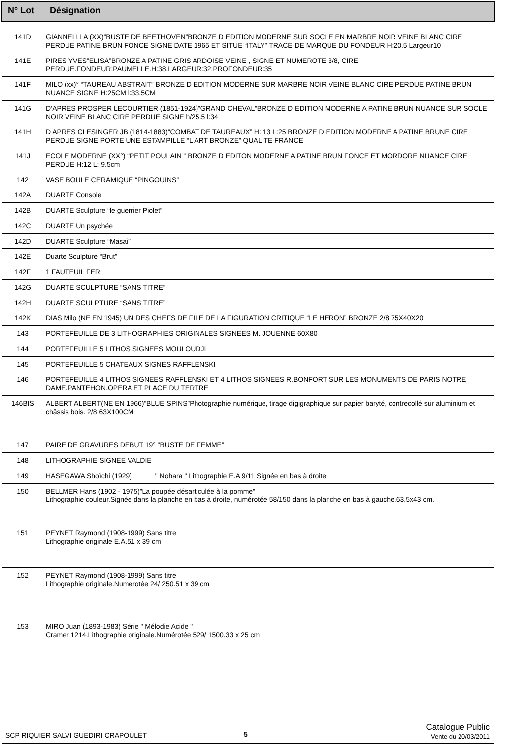| N° Lot | Désignation |
| --- | --- |
| 141D | GIANNELLI A (XX)”BUSTE DE BEETHOVEN”BRONZE D EDITION MODERNE SUR SOCLE EN MARBRE NOIR VEINE BLANC CIRE PERDUE PATINE BRUN FONCE SIGNE DATE 1965 ET SITUE “ITALY” TRACE DE MARQUE DU FONDEUR H:20.5 Largeur10 |
| 141E | PIRES YVES”ELISA”BRONZE A PATINE GRIS ARDOISE VEINE , SIGNE ET NUMEROTE 3/8, CIRE PERDUE.FONDEUR:PAUMELLE.H:38.LARGEUR:32.PROFONDEUR:35 |
| 141F | MILO (xx)° “TAUREAU ABSTRAIT” BRONZE D EDITION MODERNE SUR MARBRE NOIR VEINE BLANC CIRE PERDUE PATINE BRUN NUANCE SIGNE H:25CM l:33.5CM |
| 141G | D’APRES PROSPER LECOURTIER (1851-1924)”GRAND CHEVAL”BRONZE D EDITION MODERNE A PATINE BRUN NUANCE SUR SOCLE NOIR VEINE BLANC CIRE PERDUE SIGNE h/25.5 l:34 |
| 141H | D APRES CLESINGER JB (1814-1883)“COMBAT DE TAUREAUX” H: 13 L:25 BRONZE D EDITION MODERNE A PATINE BRUNE CIRE PERDUE SIGNE PORTE UNE ESTAMPILLE “L ART BRONZE” QUALITE FRANCE |
| 141J | ECOLE MODERNE (XX°) “PETIT POULAIN “ BRONZE D EDITON MODERNE A PATINE BRUN FONCE ET MORDORE NUANCE CIRE PERDUE H:12 L: 9.5cm |
| 142 | VASE BOULE CERAMIQUE “PINGOUINS” |
| 142A | DUARTE Console |
| 142B | DUARTE Sculpture “le guerrier Piolet” |
| 142C | DUARTE Un psychée |
| 142D | DUARTE Sculpture “Masai” |
| 142E | Duarte Sculpture “Brut” |
| 142F | 1 FAUTEUIL FER |
| 142G | DUARTE SCULPTURE “SANS TITRE” |
| 142H | DUARTE SCULPTURE “SANS TITRE” |
| 142K | DIAS Milo (NE EN 1945) UN DES CHEFS DE FILE DE LA FIGURATION CRITIQUE “LE HERON” BRONZE 2/8 75X40X20 |
| 143 | PORTEFEUILLE DE 3 LITHOGRAPHIES ORIGINALES SIGNEES M. JOUENNE 60X80 |
| 144 | PORTEFEUILLE 5 LITHOS SIGNEES MOULOUDJI |
| 145 | PORTEFEUILLE 5 CHATEAUX SIGNES RAFFLENSKI |
| 146 | PORTEFEUILLE 4 LITHOS SIGNEES RAFFLENSKI ET 4 LITHOS SIGNEES R.BONFORT SUR LES MONUMENTS DE PARIS NOTRE DAME.PANTEHON.OPERA ET PLACE DU TERTRE |
| 146BIS | ALBERT ALBERT(NE EN 1966)”BLUE SPINS”Photographie numérique, tirage digigraphique sur papier baryté, contrecollé sur aluminium et châssis bois. 2/8 63X100CM |
| 147 | PAIRE DE GRAVURES DEBUT 19° “BUSTE DE FEMME” |
| 148 | LITHOGRAPHIE SIGNEE VALDIE |
| 149 | HASEGAWA Shoïchi (1929) " Nohara " Lithographie E.A 9/11 Signée en bas à droite |
| 150 | BELLMER Hans (1902 - 1975)”La poupée désarticulée à la pomme” Lithographie couleur.Signée dans la planche en bas à droite, numérotée 58/150 dans la planche en bas à gauche.63.5x43 cm. |
| 151 | PEYNET Raymond (1908-1999) Sans titre Lithographie originale E.A.51 x 39 cm |
| 152 | PEYNET Raymond (1908-1999) Sans titre Lithographie originale.Numérotée 24/ 250.51 x 39 cm |
| 153 | MIRO Juan (1893-1983) Série " Mélodie Acide " Cramer 1214.Lithographie originale.Numérotée 529/ 1500.33 x 25 cm |
SCP RIQUIER SALVI GUEDIRI CRAPOULET
5
Catalogue Public
Vente du 20/03/2011